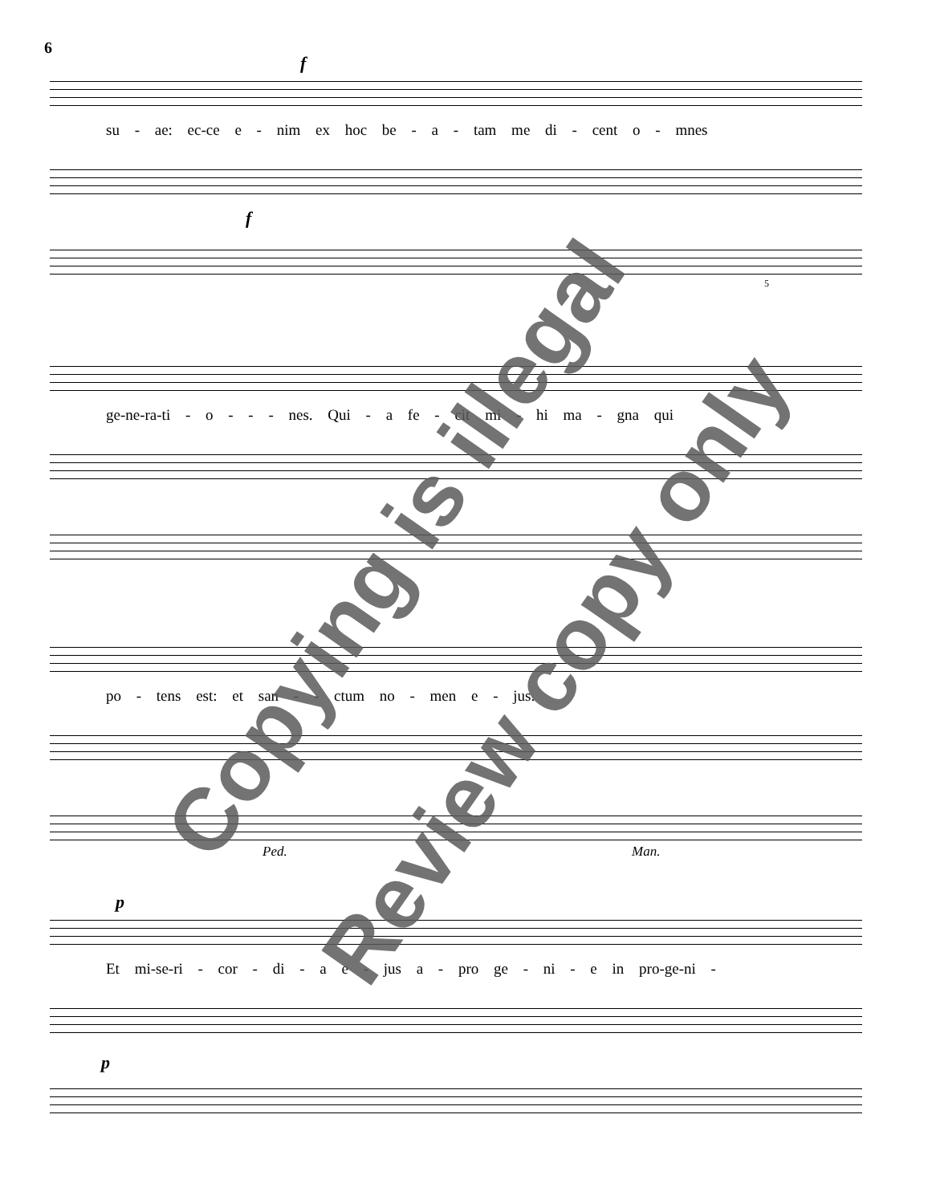6
f
su - ae: ec-ce e - nim ex hoc be - a - tam me di - cent o - mnes
f
5
ge-ne-ra-ti - o - - - nes. Qui - a fe - cit mi - hi ma - gna qui
po - tens est: et san - - ctum no - men e - jus.
Ped. Man.
p
Et mi-se-ri - cor - di - a e - jus a - pro ge - ni - e in pro-ge-ni -
p
Copying is illegal
Review copy only